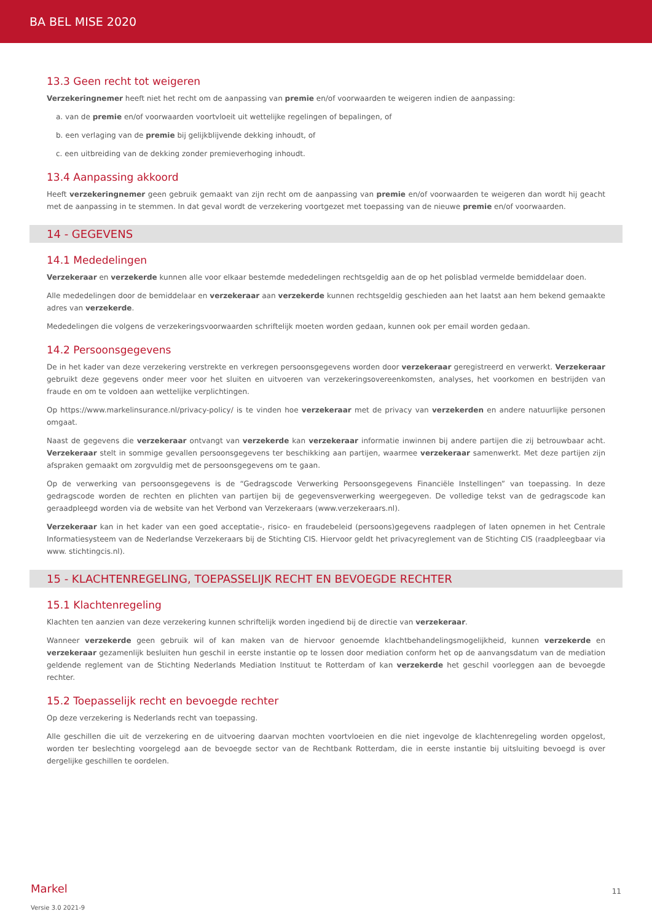BA BEL MISE 2020
13.3 Geen recht tot weigeren
Verzekeringnemer heeft niet het recht om de aanpassing van premie en/of voorwaarden te weigeren indien de aanpassing:
a. van de premie en/of voorwaarden voortvloeit uit wettelijke regelingen of bepalingen, of
b. een verlaging van de premie bij gelijkblijvende dekking inhoudt, of
c. een uitbreiding van de dekking zonder premieverhoging inhoudt.
13.4 Aanpassing akkoord
Heeft verzekeringnemer geen gebruik gemaakt van zijn recht om de aanpassing van premie en/of voorwaarden te weigeren dan wordt hij geacht met de aanpassing in te stemmen. In dat geval wordt de verzekering voortgezet met toepassing van de nieuwe premie en/of voorwaarden.
14 - GEGEVENS
14.1 Mededelingen
Verzekeraar en verzekerde kunnen alle voor elkaar bestemde mededelingen rechtsgeldig aan de op het polisblad vermelde bemiddelaar doen.
Alle mededelingen door de bemiddelaar en verzekeraar aan verzekerde kunnen rechtsgeldig geschieden aan het laatst aan hem bekend gemaakte adres van verzekerde.
Mededelingen die volgens de verzekeringsvoorwaarden schriftelijk moeten worden gedaan, kunnen ook per email worden gedaan.
14.2 Persoonsgegevens
De in het kader van deze verzekering verstrekte en verkregen persoonsgegevens worden door verzekeraar geregistreerd en verwerkt. Verzekeraar gebruikt deze gegevens onder meer voor het sluiten en uitvoeren van verzekeringsovereenkomsten, analyses, het voorkomen en bestrijden van fraude en om te voldoen aan wettelijke verplichtingen.
Op https://www.markelinsurance.nl/privacy-policy/ is te vinden hoe verzekeraar met de privacy van verzekerden en andere natuurlijke personen omgaat.
Naast de gegevens die verzekeraar ontvangt van verzekerde kan verzekeraar informatie inwinnen bij andere partijen die zij betrouwbaar acht. Verzekeraar stelt in sommige gevallen persoonsgegevens ter beschikking aan partijen, waarmee verzekeraar samenwerkt. Met deze partijen zijn afspraken gemaakt om zorgvuldig met de persoonsgegevens om te gaan.
Op de verwerking van persoonsgegevens is de “Gedragscode Verwerking Persoonsgegevens Financiële Instellingen” van toepassing. In deze gedragscode worden de rechten en plichten van partijen bij de gegevensverwerking weergegeven. De volledige tekst van de gedragscode kan geraadpleegd worden via de website van het Verbond van Verzekeraars (www.verzekeraars.nl).
Verzekeraar kan in het kader van een goed acceptatie-, risico- en fraudebeleid (persoons)gegevens raadplegen of laten opnemen in het Centrale Informatiesysteem van de Nederlandse Verzekeraars bij de Stichting CIS. Hiervoor geldt het privacyreglement van de Stichting CIS (raadpleegbaar via www. stichtingcis.nl).
15 - KLACHTENREGELING, TOEPASSELIJK RECHT EN BEVOEGDE RECHTER
15.1 Klachtenregeling
Klachten ten aanzien van deze verzekering kunnen schriftelijk worden ingediend bij de directie van verzekeraar.
Wanneer verzekerde geen gebruik wil of kan maken van de hiervoor genoemde klachtbehandelingsmogelijkheid, kunnen verzekerde en verzekeraar gezamenlijk besluiten hun geschil in eerste instantie op te lossen door mediation conform het op de aanvangsdatum van de mediation geldende reglement van de Stichting Nederlands Mediation Instituut te Rotterdam of kan verzekerde het geschil voorleggen aan de bevoegde rechter.
15.2 Toepasselijk recht en bevoegde rechter
Op deze verzekering is Nederlands recht van toepassing.
Alle geschillen die uit de verzekering en de uitvoering daarvan mochten voortvloeien en die niet ingevolge de klachtenregeling worden opgelost, worden ter beslechting voorgelegd aan de bevoegde sector van de Rechtbank Rotterdam, die in eerste instantie bij uitsluiting bevoegd is over dergelijke geschillen te oordelen.
Markel
11
Versie 3.0 2021-9